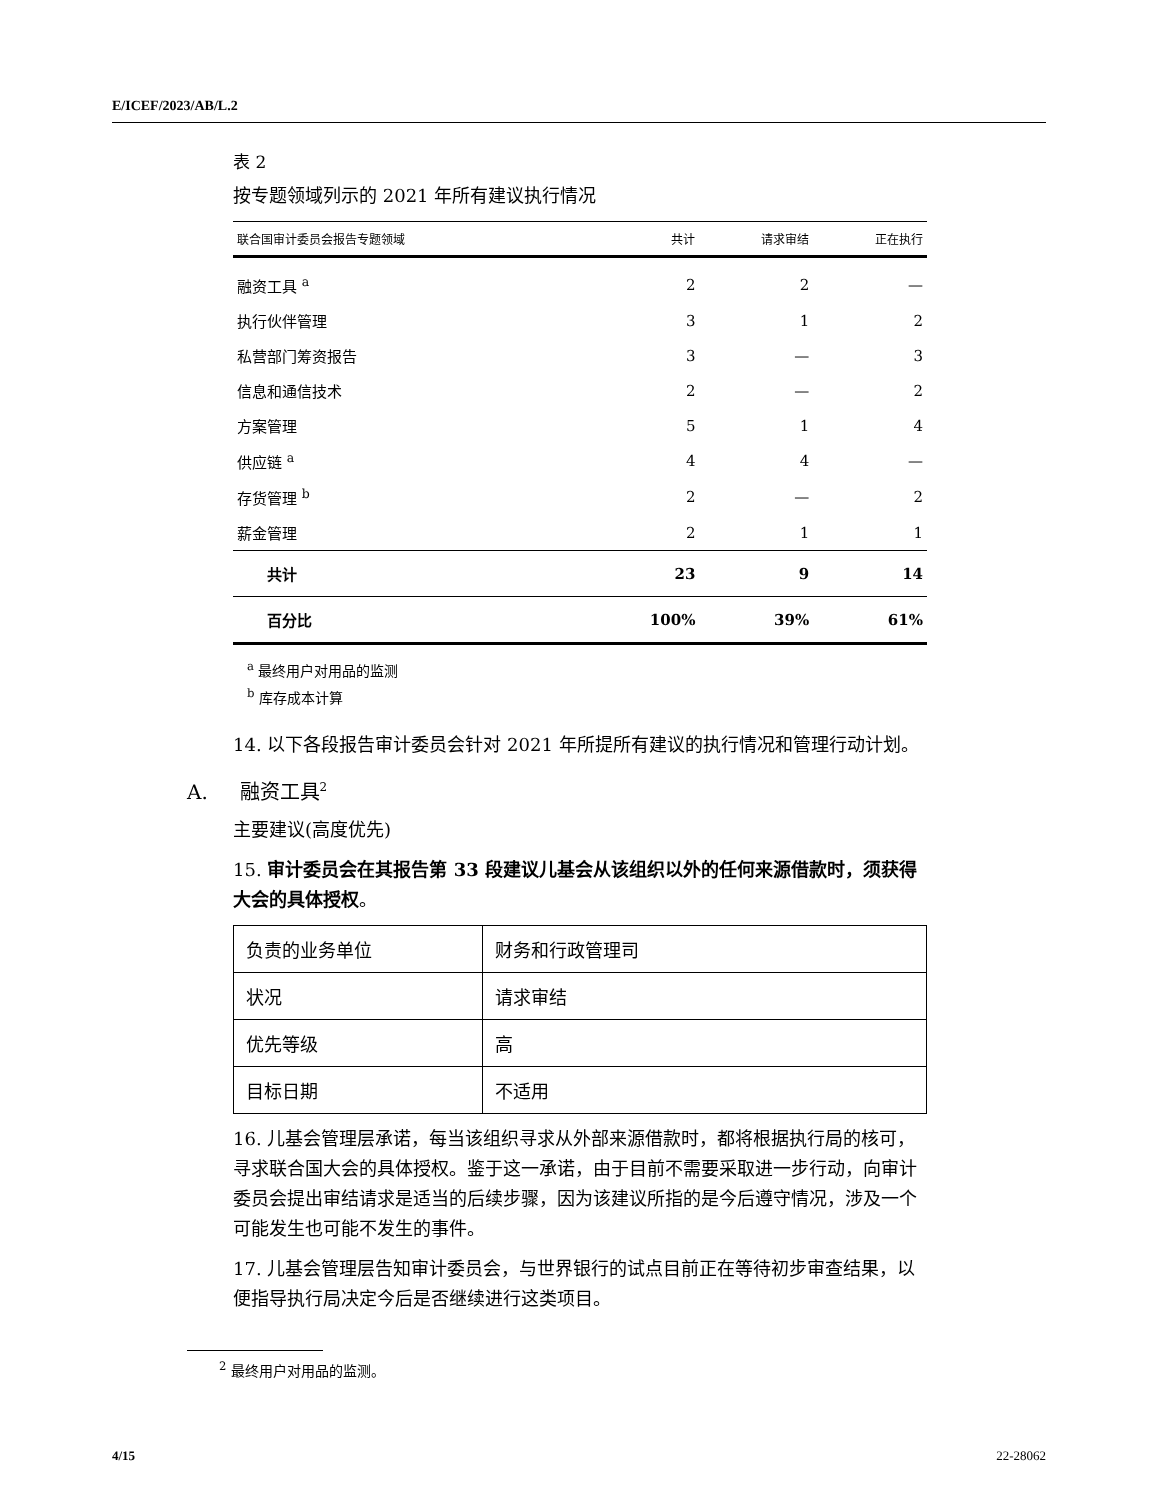E/ICEF/2023/AB/L.2
表 2
按专题领域列示的 2021 年所有建议执行情况
| 联合国审计委员会报告专题领域 | 共计 | 请求审结 | 正在执行 |
| --- | --- | --- | --- |
| 融资工具 <sup>a</sup> | 2 | 2 | — |
| 执行伙伴管理 | 3 | 1 | 2 |
| 私营部门筹资报告 | 3 | — | 3 |
| 信息和通信技术 | 2 | — | 2 |
| 方案管理 | 5 | 1 | 4 |
| 供应链 <sup>a</sup> | 4 | 4 | — |
| 存货管理 <sup>b</sup> | 2 | — | 2 |
| 薪金管理 | 2 | 1 | 1 |
| 共计 | 23 | 9 | 14 |
| 百分比 | 100% | 39% | 61% |
<sup>a</sup> 最终用户对用品的监测
<sup>b</sup> 库存成本计算
14. 以下各段报告审计委员会针对 2021 年所提所有建议的执行情况和管理行动计划。
A. 融资工具<sup>2</sup>
主要建议(高度优先)
15. 审计委员会在其报告第 33 段建议儿基会从该组织以外的任何来源借款时，须获得大会的具体授权。
| 负责的业务单位 | 财务和行政管理司 |
| 状况 | 请求审结 |
| 优先等级 | 高 |
| 目标日期 | 不适用 |
16. 儿基会管理层承诺，每当该组织寻求从外部来源借款时，都将根据执行局的核可，寻求联合国大会的具体授权。鉴于这一承诺，由于目前不需要采取进一步行动，向审计委员会提出审结请求是适当的后续步骤，因为该建议所指的是今后遵守情况，涉及一个可能发生也可能不发生的事件。
17. 儿基会管理层告知审计委员会，与世界银行的试点目前正在等待初步审查结果，以便指导执行局决定今后是否继续进行这类项目。
<sup>2</sup> 最终用户对用品的监测。
4/15 22-28062